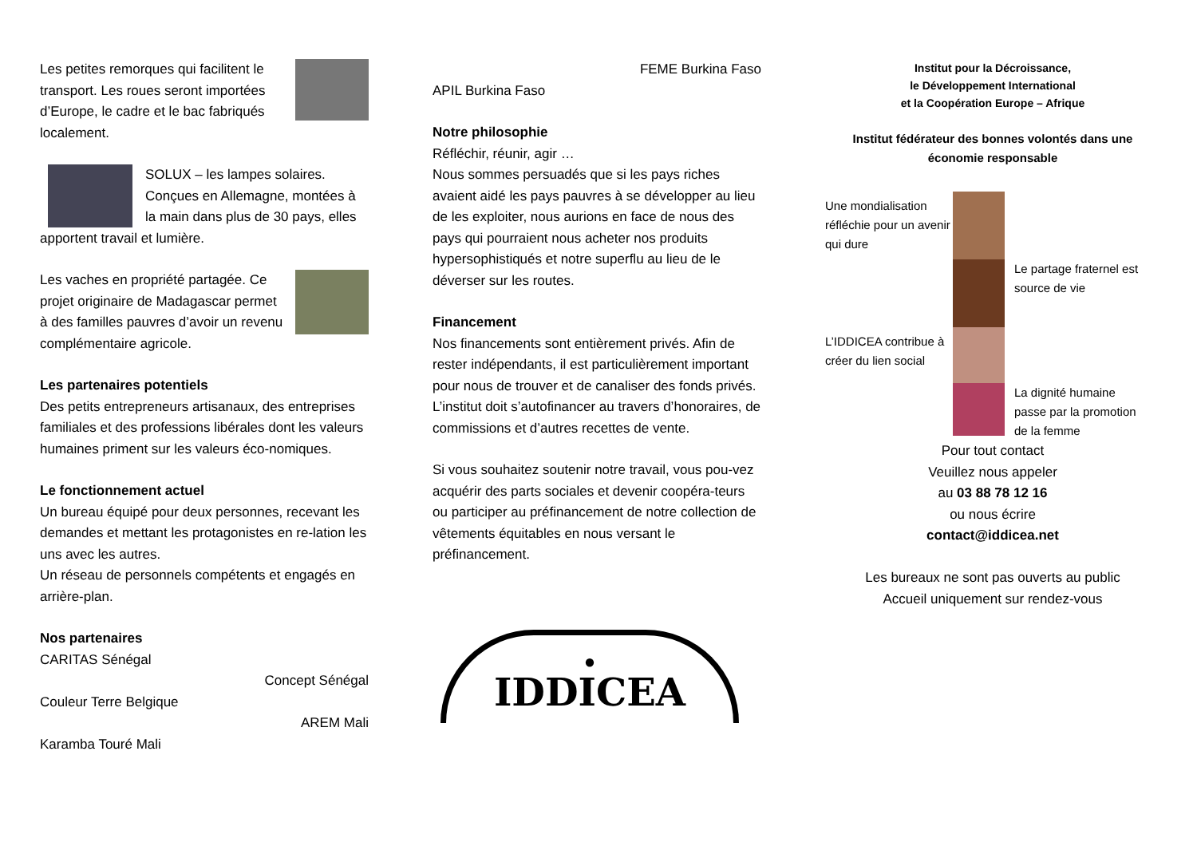Les petites remorques qui facilitent le transport. Les roues seront importées d’Europe, le cadre et le bac fabriqués localement.
SOLUX – les lampes solaires. Conçues en Allemagne, montées à la main dans plus de 30 pays, elles apportent travail et lumière.
Les vaches en propriété partagée. Ce projet originaire de Madagascar permet à des familles pauvres d’avoir un revenu complémentaire agricole.
Les partenaires potentiels
Des petits entrepreneurs artisanaux, des entreprises familiales et des professions libérales dont les valeurs humaines priment sur les valeurs éco-nomiques.
Le fonctionnement actuel
Un bureau équipé pour deux personnes, recevant les demandes et mettant les protagonistes en re-lation les uns avec les autres.
Un réseau de personnels compétents et engagés en arrière-plan.
Nos partenaires
CARITAS Sénégal
Concept Sénégal
Couleur Terre Belgique
AREM Mali
Karamba Touré Mali
FEME Burkina Faso
APIL Burkina Faso
Notre philosophie
Réfléchir, réunir, agir …
Nous sommes persuadés que si les pays riches avaient aidé les pays pauvres à se développer au lieu de les exploiter, nous aurions en face de nous des pays qui pourraient nous acheter nos produits hypersophistiqués et notre superflu au lieu de le déverser sur les routes.
Financement
Nos financements sont entièrement privés. Afin de rester indépendants, il est particulièrement important pour nous de trouver et de canaliser des fonds privés. L’institut doit s’autofinancer au travers d’honoraires, de commissions et d’autres recettes de vente.
Si vous souhaitez soutenir notre travail, vous pou-vez acquérir des parts sociales et devenir coopéra-teurs ou participer au préfinancement de notre collection de vêtements équitables en nous versant le préfinancement.
●
IDDICEA
Institut pour la Décroissance,
le Développement International
et la Coopération Europe – Afrique
Institut fédérateur des bonnes volontés dans une économie responsable
Une mondialisation réfléchie pour un avenir qui dure
Le partage fraternel est source de vie
L’IDDICEA contribue à créer du lien social
La dignité humaine passe par la promotion de la femme
Pour tout contact
Veuillez nous appeler
au 03 88 78 12 16
ou nous écrire
contact@iddicea.net
Les bureaux ne sont pas ouverts au public
Accueil uniquement sur rendez-vous